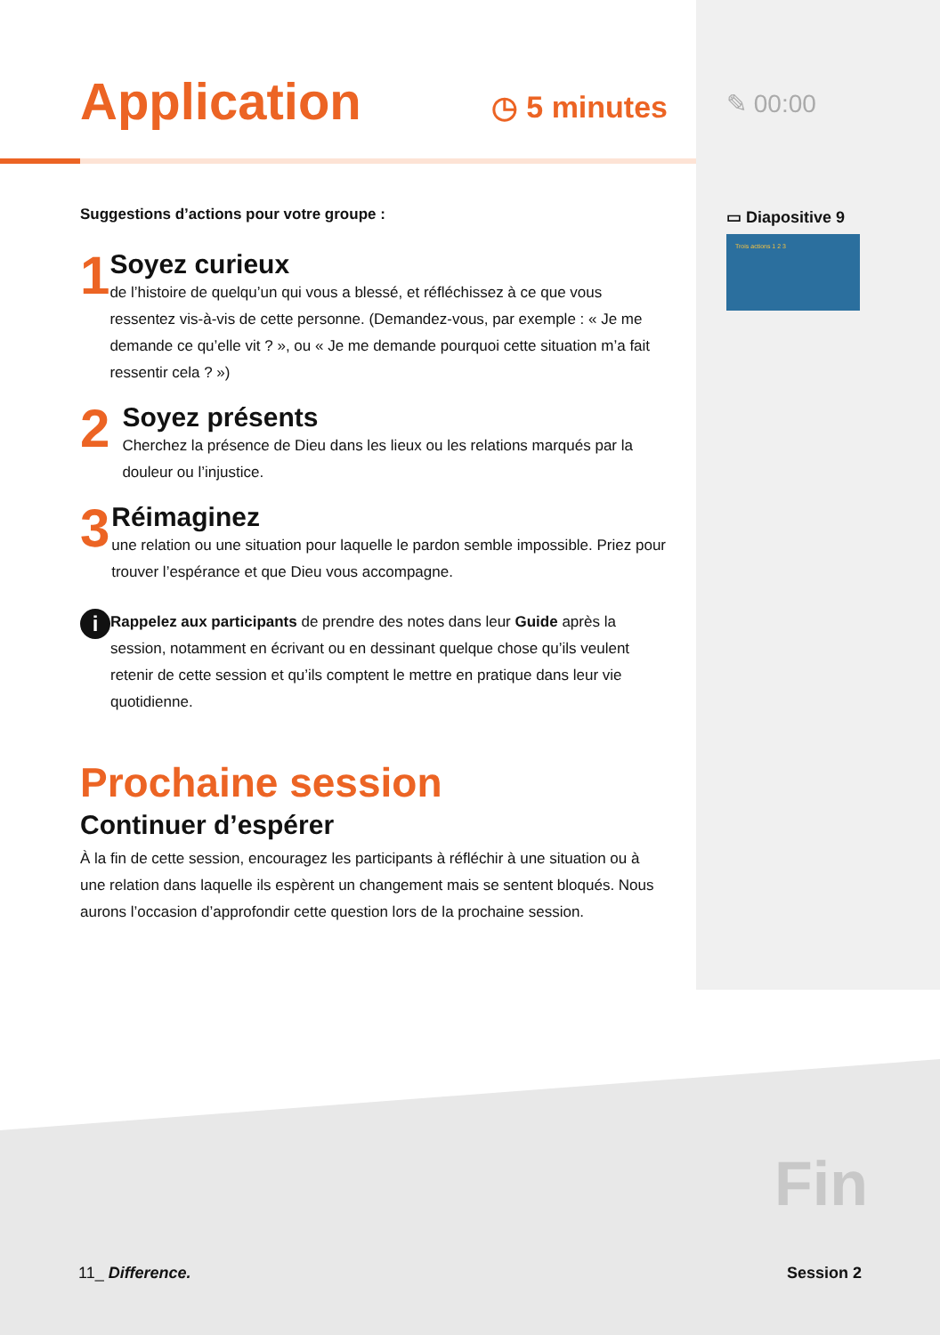Application
◷ 5 minutes
Suggestions d’actions pour votre groupe :
1
Soyez curieux
de l’histoire de quelqu’un qui vous a blessé, et réfléchissez à ce que vous ressentez vis-à-vis de cette personne. (Demandez-vous, par exemple : « Je me demande ce qu’elle vit ? », ou « Je me demande pourquoi cette situation m’a fait ressentir cela ? »)
2
Soyez présents
Cherchez la présence de Dieu dans les lieux ou les relations marqués par la douleur ou l’injustice.
3
Réimaginez
une relation ou une situation pour laquelle le pardon semble impossible. Priez pour trouver l’espérance et que Dieu vous accompagne.
i
Rappelez aux participants de prendre des notes dans leur Guide après la session, notamment en écrivant ou en dessinant quelque chose qu’ils veulent retenir de cette session et qu’ils comptent le mettre en pratique dans leur vie quotidienne.
Prochaine session
Continuer d’espérer
À la fin de cette session, encouragez les participants à réfléchir à une situation ou à une relation dans laquelle ils espèrent un changement mais se sentent bloqués. Nous aurons l’occasion d’approfondir cette question lors de la prochaine session.
✎ 00:00
▭ Diapositive 9
Trois actions 1 2 3
Fin
11_ Difference. Session 2